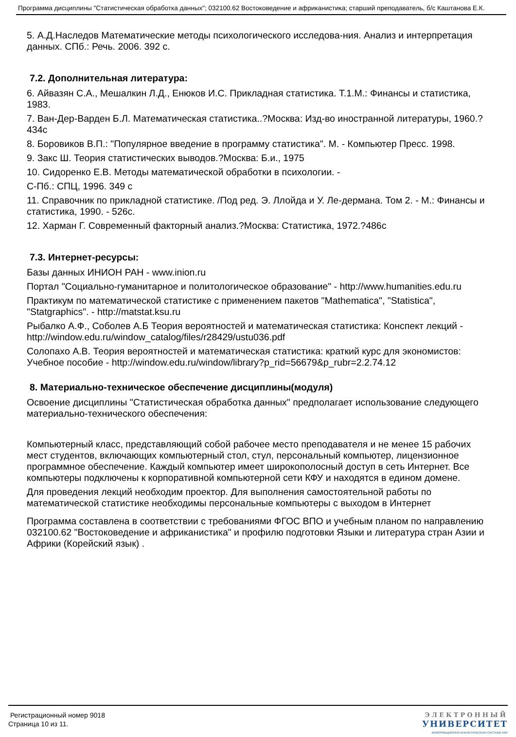Программа дисциплины "Статистическая обработка данных"; 032100.62 Востоковедение и африканистика; старший преподаватель, б/с Каштанова Е.К.
5. А.Д.Наследов Математические методы психологического исследова-ния. Анализ и интерпретация данных. СПб.: Речь. 2006. 392 с.
7.2. Дополнительная литература:
6. Айвазян С.А., Мешалкин Л.Д., Енюков И.С. Прикладная статистика. Т.1.М.: Финансы и статистика, 1983.
7. Ван-Дер-Варден Б.Л. Математическая статистика..?Москва: Изд-во иностранной литературы, 1960.?434с
8. Боровиков В.П.: "Популярное введение в программу статистика". М. - Компьютер Пресс. 1998.
9. Закс Ш. Теория статистических выводов.?Москва: Б.и., 1975
10. Сидоренко Е.В. Методы математической обработки в психологии. -
С-Пб.: СПЦ, 1996. 349 с
11. Справочник по прикладной статистике. /Под ред. Э. Ллойда и У. Ле-дермана. Том 2. - М.: Финансы и статистика, 1990. - 526с.
12. Харман Г. Современный факторный анализ.?Москва: Статистика, 1972.?486с
7.3. Интернет-ресурсы:
Базы данных ИНИОН РАН - www.inion.ru
Портал "Социально-гуманитарное и политологическое образование" - http://www.humanities.edu.ru
Практикум по математической статистике с применением пакетов "Mathematica", "Statistica", "Statgraphics". - http://matstat.ksu.ru
Рыбалко А.Ф., Соболев А.Б Теория вероятностей и математическая статистика: Конспект лекций - http://window.edu.ru/window_catalog/files/r28429/ustu036.pdf
Солопахо А.В. Теория вероятностей и математическая статистика: краткий курс для экономистов: Учебное пособие - http://window.edu.ru/window/library?p_rid=56679&p_rubr=2.2.74.12
8. Материально-техническое обеспечение дисциплины(модуля)
Освоение дисциплины "Статистическая обработка данных" предполагает использование следующего материально-технического обеспечения:
Компьютерный класс, представляющий собой рабочее место преподавателя и не менее 15 рабочих мест студентов, включающих компьютерный стол, стул, персональный компьютер, лицензионное программное обеспечение. Каждый компьютер имеет широкополосный доступ в сеть Интернет. Все компьютеры подключены к корпоративной компьютерной сети КФУ и находятся в едином домене.
Для проведения лекций необходим проектор. Для выполнения самостоятельной работы по математической статистике необходимы персональные компьютеры с выходом в Интернет
Программа составлена в соответствии с требованиями ФГОС ВПО и учебным планом по направлению 032100.62 "Востоковедение и африканистика" и профилю подготовки Языки и литература стран Азии и Африки (Корейский язык) .
Регистрационный номер 9018
Страница 10 из 11.
ЭЛЕКТРОННЫЙ
УНИВЕРСИТЕТ
ИНФОРМАЦИОННО-АНАЛИТИЧЕСКАЯ СИСТЕМА КФУ